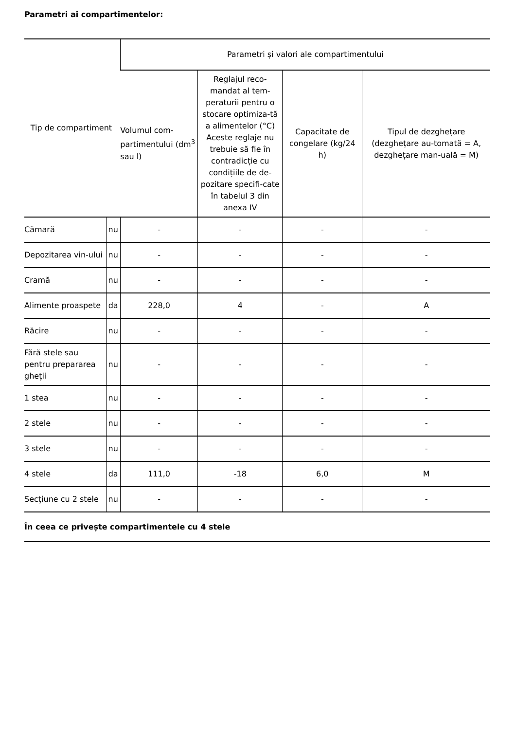Parametri ai compartimentelor:
| Tip de compartiment | | Parametri și valori ale compartimentului | | | |
| --- | --- | --- | --- | --- | --- |
| | | Volumul com-partimentului (dm<sup>3</sup> sau l) | Reglajul reco-mandat al tem-peraturii pentru o stocare optimiza-tă a alimentelor (°C) Aceste reglaje nu trebuie să fie în contradicție cu condițiile de de-pozitare specifi-cate în tabelul 3 din anexa IV | Capacitate de congelare (kg/24 h) | Tipul de dezghețare (dezghețare au-tomată = A, dezghețare man-uală = M) |
| Cămară | nu | - | - | - | - |
| Depozitarea vin-ului | nu | - | - | - | - |
| Cramă | nu | - | - | - | - |
| Alimente proaspete | da | 228,0 | 4 | - | A |
| Răcire | nu | - | - | - | - |
| Fără stele sau pentru prepararea gheții | nu | - | - | - | - |
| 1 stea | nu | - | - | - | - |
| 2 stele | nu | - | - | - | - |
| 3 stele | nu | - | - | - | - |
| 4 stele | da | 111,0 | -18 | 6,0 | M |
| Secțiune cu 2 stele | nu | - | - | - | - |
În ceea ce privește compartimentele cu 4 stele